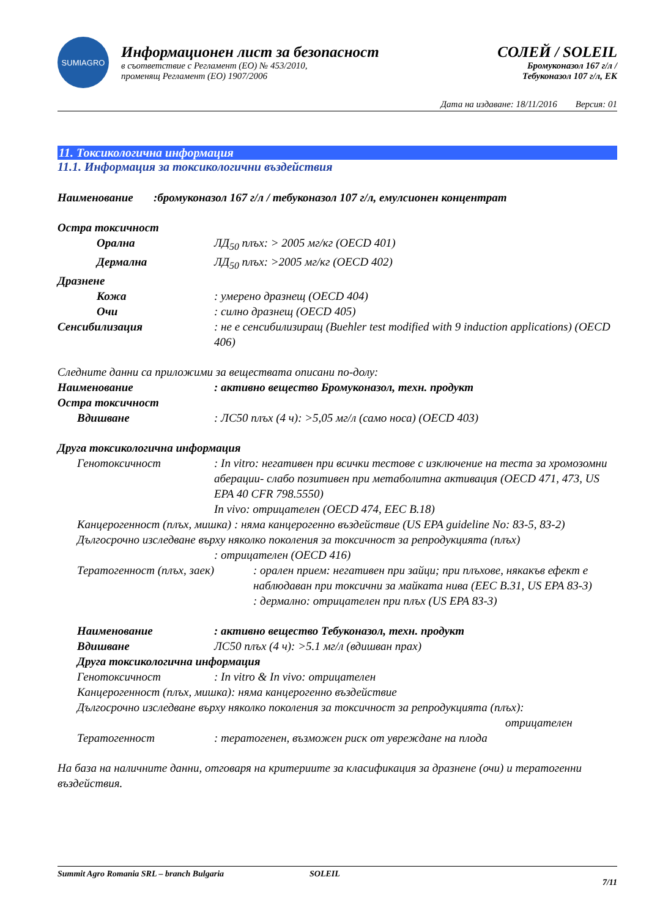SUMIAGRO
Информационен лист за безопасност
в съответствие с Регламент (ЕО) № 453/2010,
променящ Регламент (ЕО) 1907/2006
СОЛЕЙ / SOLEIL
Бромуконазол 167 г/л /
Тебуконазол 107 г/л, ЕК
Дата на издаване: 18/11/2016 Версия: 01
11. Токсикологична информация
11.1. Информация за токсикологични въздействия
Наименование :бромуконазол 167 г/л / тебуконазол 107 г/л, емулсионен концентрат
Остра токсичност
Орална ЛД<sub>50</sub> плъх: > 2005 мг/кг (OECD 401)
Дермална ЛД<sub>50</sub> плъх: >2005 мг/кг (OECD 402)
Дразнене
Кожа : умерено дразнещ (OECD 404)
Очи : силно дразнещ (OECD 405)
Сенсибилизация : не е сенсибилизиращ (Buehler test modified with 9 induction applications) (OECD 406)
Следните данни са приложими за веществата описани по-долу:
Наименование : активно вещество Бромуконазол, техн. продукт
Остра токсичност
Вдишване : ЛС50 плъх (4 ч): >5,05 мг/л (само носа) (OECD 403)
Друга токсикологична информация
Генотоксичност : In vitro: негативен при всички тестове с изключение на теста за хромозомни аберации- слабо позитивен при метаболитна активация (OECD 471, 473, US EPA 40 CFR 798.5550)
In vivo: отрицателен (OECD 474, EEC B.18)
Канцерогенност (плъх, мишка) : няма канцерогенно въздействие (US EPA guideline No: 83-5, 83-2)
Дългосрочно изследване върху няколко поколения за токсичност за репродукцията (плъх)
: отрицателен (OECD 416)
Тератогенност (плъх, заек)
: орален прием: негативен при зайци; при плъхове, някакъв ефект е наблюдаван при токсични за майката нива (EEC B.31, US EPA 83-3)
: дермално: отрицателен при плъх (US EPA 83-3)
Наименование : активно вещество Тебуконазол, техн. продукт
Вдишване ЛС50 плъх (4 ч): >5.1 мг/л (вдишван прах)
Друга токсикологична информация
Генотоксичност : In vitro & In vivo: отрицателен
Канцерогенност (плъх, мишка): няма канцерогенно въздействие
Дългосрочно изследване върху няколко поколения за токсичност за репродукцията (плъх):
отрицателен
Тератогенност : тератогенен, възможен риск от увреждане на плода
На база на наличните данни, отговаря на критериите за класификация за дразнене (очи) и тератогенни въздействия.
Summit Agro Romania SRL – branch Bulgaria SOLEIL 7/11